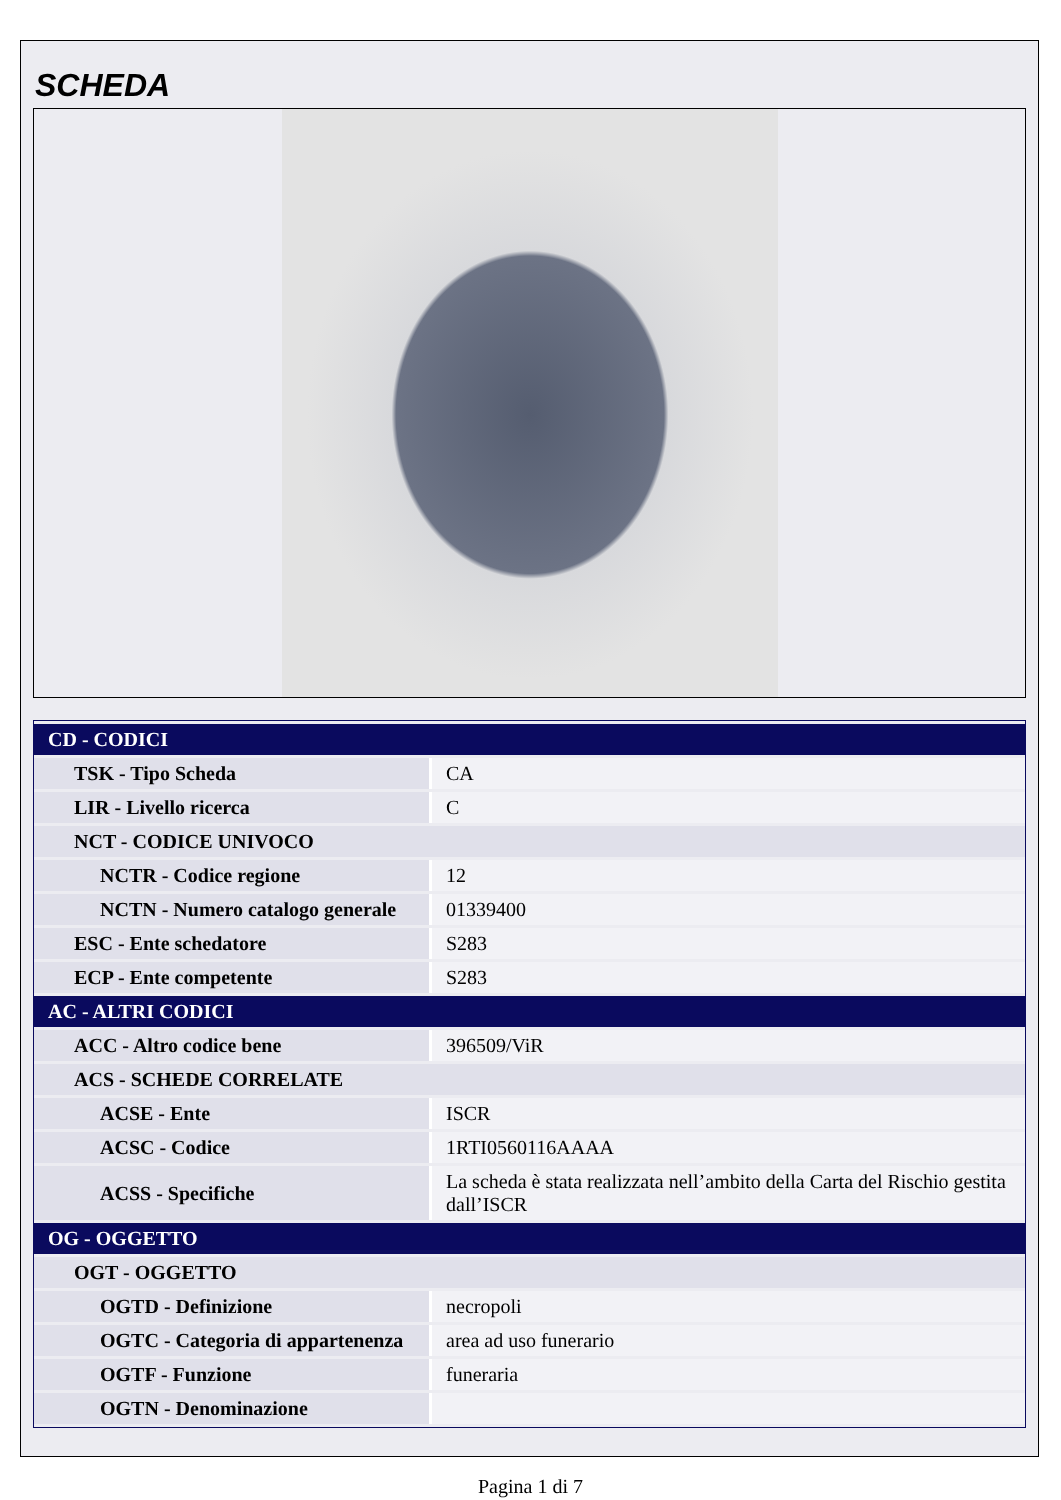SCHEDA
| CD - CODICI | |
| TSK - Tipo Scheda | CA |
| LIR - Livello ricerca | C |
| NCT - CODICE UNIVOCO | |
| NCTR - Codice regione | 12 |
| NCTN - Numero catalogo generale | 01339400 |
| ESC - Ente schedatore | S283 |
| ECP - Ente competente | S283 |
| AC - ALTRI CODICI | |
| ACC - Altro codice bene | 396509/ViR |
| ACS - SCHEDE CORRELATE | |
| ACSE - Ente | ISCR |
| ACSC - Codice | 1RTI0560116AAAA |
| ACSS - Specifiche | La scheda è stata realizzata nell’ambito della Carta del Rischio gestita dall’ISCR |
| OG - OGGETTO | |
| OGT - OGGETTO | |
| OGTD - Definizione | necropoli |
| OGTC - Categoria di appartenenza | area ad uso funerario |
| OGTF - Funzione | funeraria |
| OGTN - Denominazione | |
Pagina 1 di 7